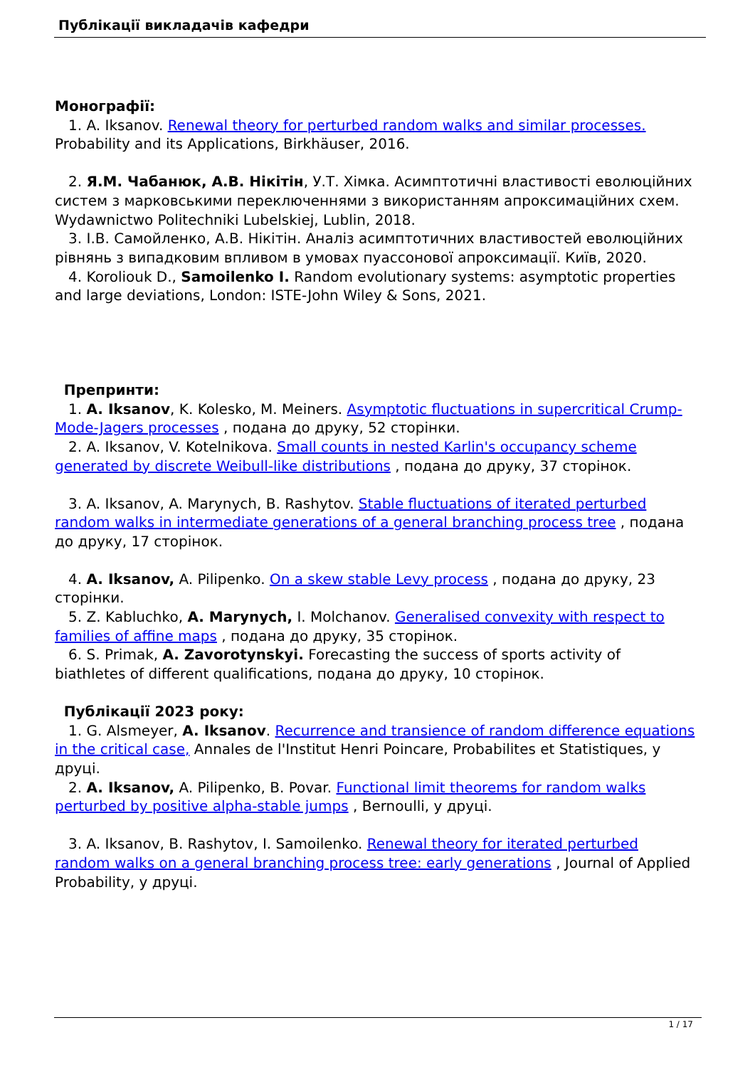Публікації викладачів кафедри
Монографії:
1. A. Iksanov. Renewal theory for perturbed random walks and similar processes. Probability and its Applications, Birkhäuser, 2016.
2. Я.М. Чабанюк, А.В. Нікітін, У.Т. Хімка. Асимптотичні властивості еволюційних систем з марковськими переключеннями з використанням апроксимаційних схем. Wydawnictwo Politechniki Lubelskiej, Lublin, 2018.
3. І.В. Самойленко, А.В. Нікітін. Аналіз асимптотичних властивостей еволюційних рівнянь з випадковим впливом в умовах пуассонової апроксимації. Київ, 2020.
4. Koroliouk D., Samoilenko I. Random evolutionary systems: asymptotic properties and large deviations, London: ISTE-John Wiley & Sons, 2021.
Препринти:
1. A. Iksanov, K. Kolesko, M. Meiners. Asymptotic fluctuations in supercritical Crump-Mode-Jagers processes , подана до друку, 52 сторінки.
2. A. Iksanov, V. Kotelnikova. Small counts in nested Karlin's occupancy scheme generated by discrete Weibull-like distributions , подана до друку, 37 сторінок.
3. A. Iksanov, A. Marynych, B. Rashytov. Stable fluctuations of iterated perturbed random walks in intermediate generations of a general branching process tree , подана до друку, 17 сторінок.
4. A. Iksanov, A. Pilipenko. On a skew stable Levy process , подана до друку, 23 сторінки.
5. Z. Kabluchko, A. Marynych, I. Molchanov. Generalised convexity with respect to families of affine maps , подана до друку, 35 сторінок.
6. S. Primak, A. Zavorotynskyi. Forecasting the success of sports activity of biathletes of different qualifications, подана до друку, 10 сторінок.
Публікації 2023 року:
1. G. Alsmeyer, A. Iksanov. Recurrence and transience of random difference equations in the critical case, Annales de l'Institut Henri Poincare, Probabilites et Statistiques, у друці.
2. A. Iksanov, A. Pilipenko, B. Povar. Functional limit theorems for random walks perturbed by positive alpha-stable jumps , Bernoulli, у друці.
3. A. Iksanov, B. Rashytov, I. Samoilenko. Renewal theory for iterated perturbed random walks on a general branching process tree: early generations , Journal of Applied Probability, у друці.
1 / 17